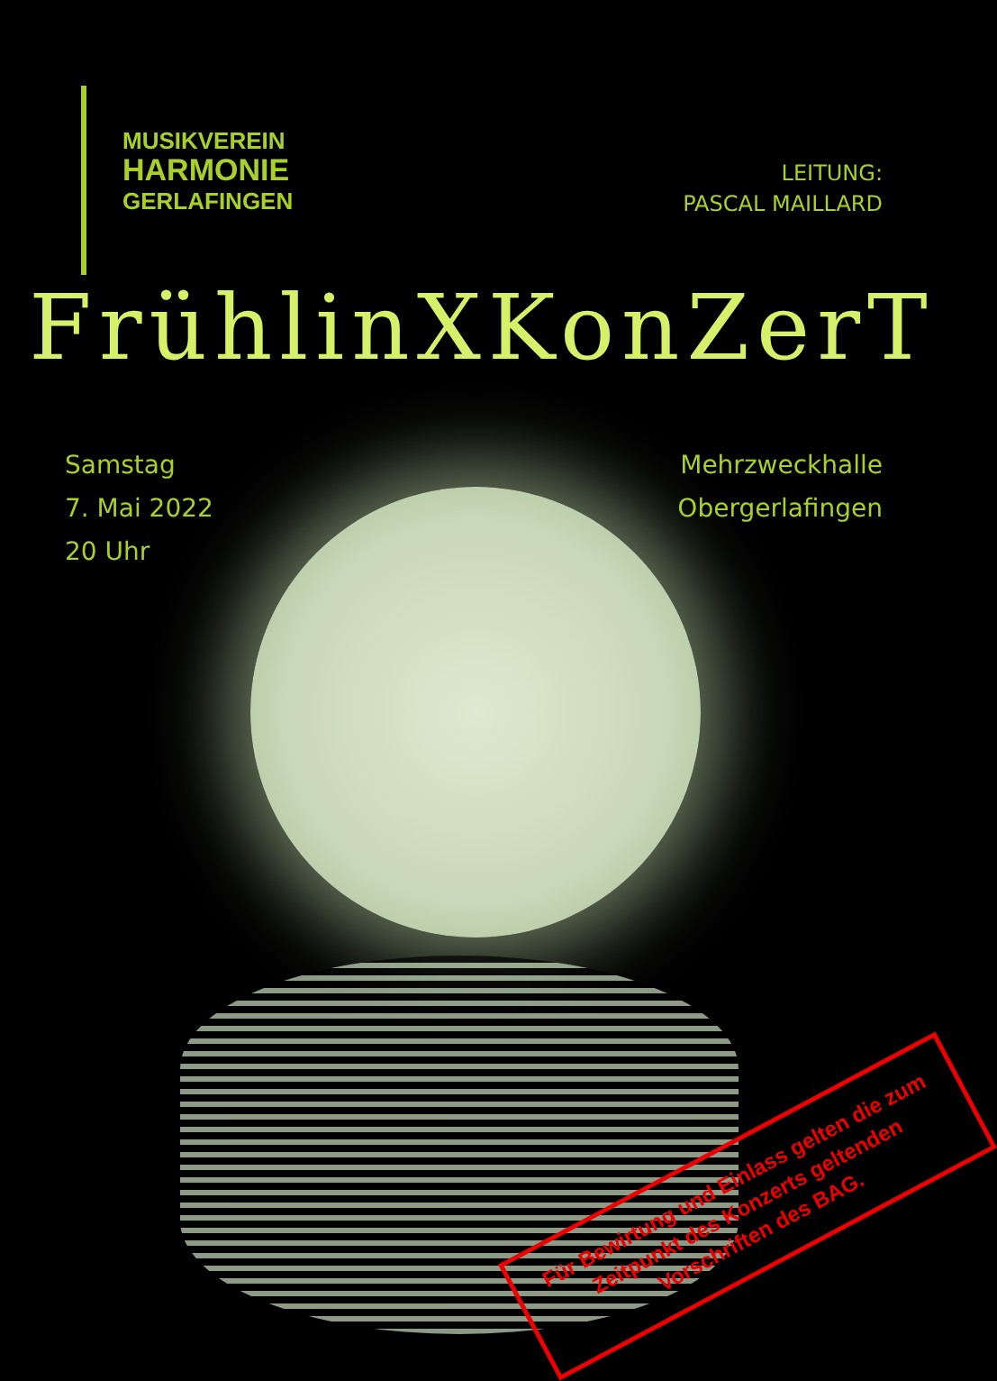MUSIKVEREIN
HARMONIE
GERLAFINGEN
LEITUNG:
PASCAL MAILLARD
FrühlinXKonZerT
Samstag
7. Mai 2022
20 Uhr
Mehrzweckhalle
Obergerlafingen
Für Bewirtung und Einlass gelten die zum Zeitpunkt des Konzerts geltenden Vorschriften des BAG.